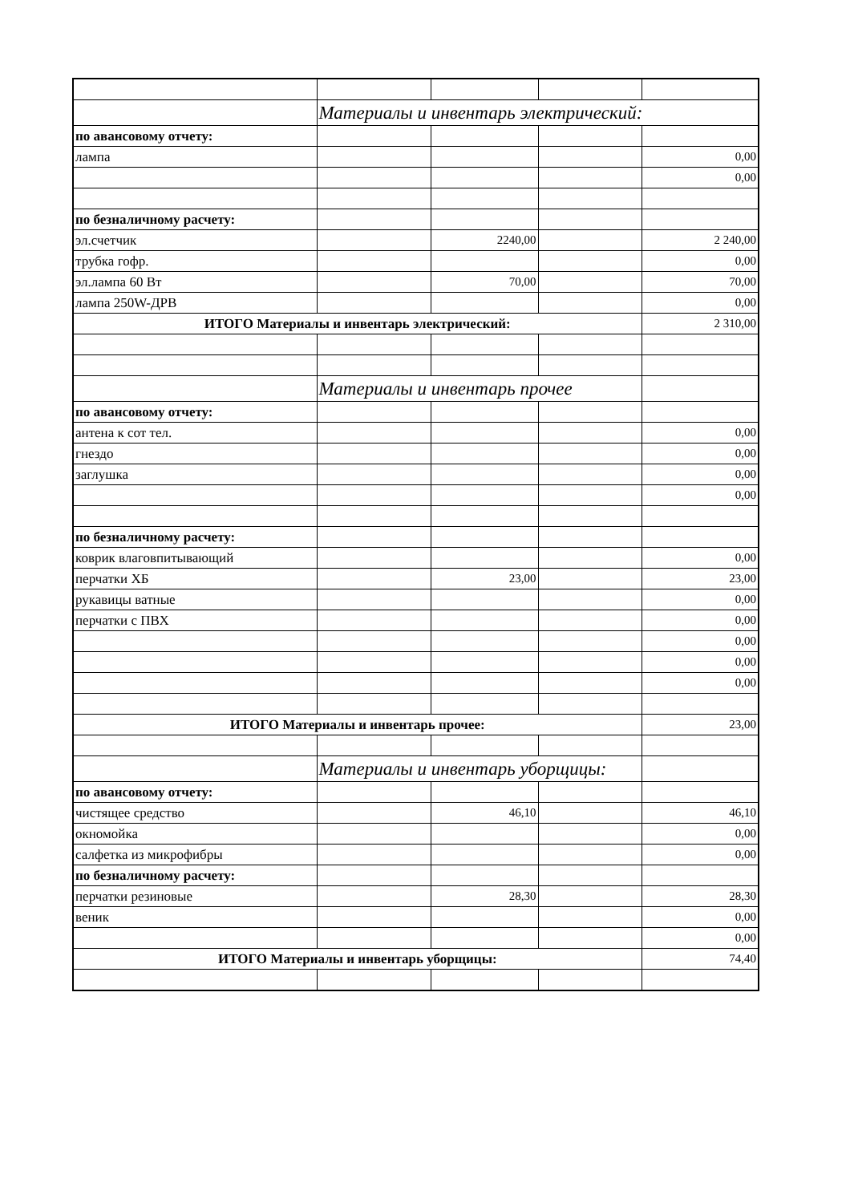| | Материалы и инвентарь электрический: | | | |
| по авансовому отчету: | | | | |
| лампа | | | | 0,00 |
| | | | | 0,00 |
| по безналичному расчету: | | | | |
| эл.счетчик | | 2240,00 | | 2 240,00 |
| трубка гофр. | | | | 0,00 |
| эл.лампа 60 Вт | | 70,00 | | 70,00 |
| лампа 250W-ДРВ | | | | 0,00 |
| ИТОГО Материалы и инвентарь электрический: | | | | 2 310,00 |
| | Материалы и инвентарь прочее | | | |
| по авансовому отчету: | | | | |
| антена к сот тел. | | | | 0,00 |
| гнездо | | | | 0,00 |
| заглушка | | | | 0,00 |
| | | | | 0,00 |
| по безналичному расчету: | | | | |
| коврик влаговпитывающий | | | | 0,00 |
| перчатки ХБ | | 23,00 | | 23,00 |
| рукавицы ватные | | | | 0,00 |
| перчатки с ПВХ | | | | 0,00 |
| | | | | 0,00 |
| | | | | 0,00 |
| | | | | 0,00 |
| ИТОГО Материалы и инвентарь прочее: | | | | 23,00 |
| | Материалы и инвентарь уборщицы: | | | |
| по авансовому отчету: | | | | |
| чистящее средство | | 46,10 | | 46,10 |
| окномойка | | | | 0,00 |
| салфетка из микрофибры | | | | 0,00 |
| по безналичному расчету: | | | | |
| перчатки резиновые | | 28,30 | | 28,30 |
| веник | | | | 0,00 |
| | | | | 0,00 |
| ИТОГО Материалы и инвентарь уборщицы: | | | | 74,40 |